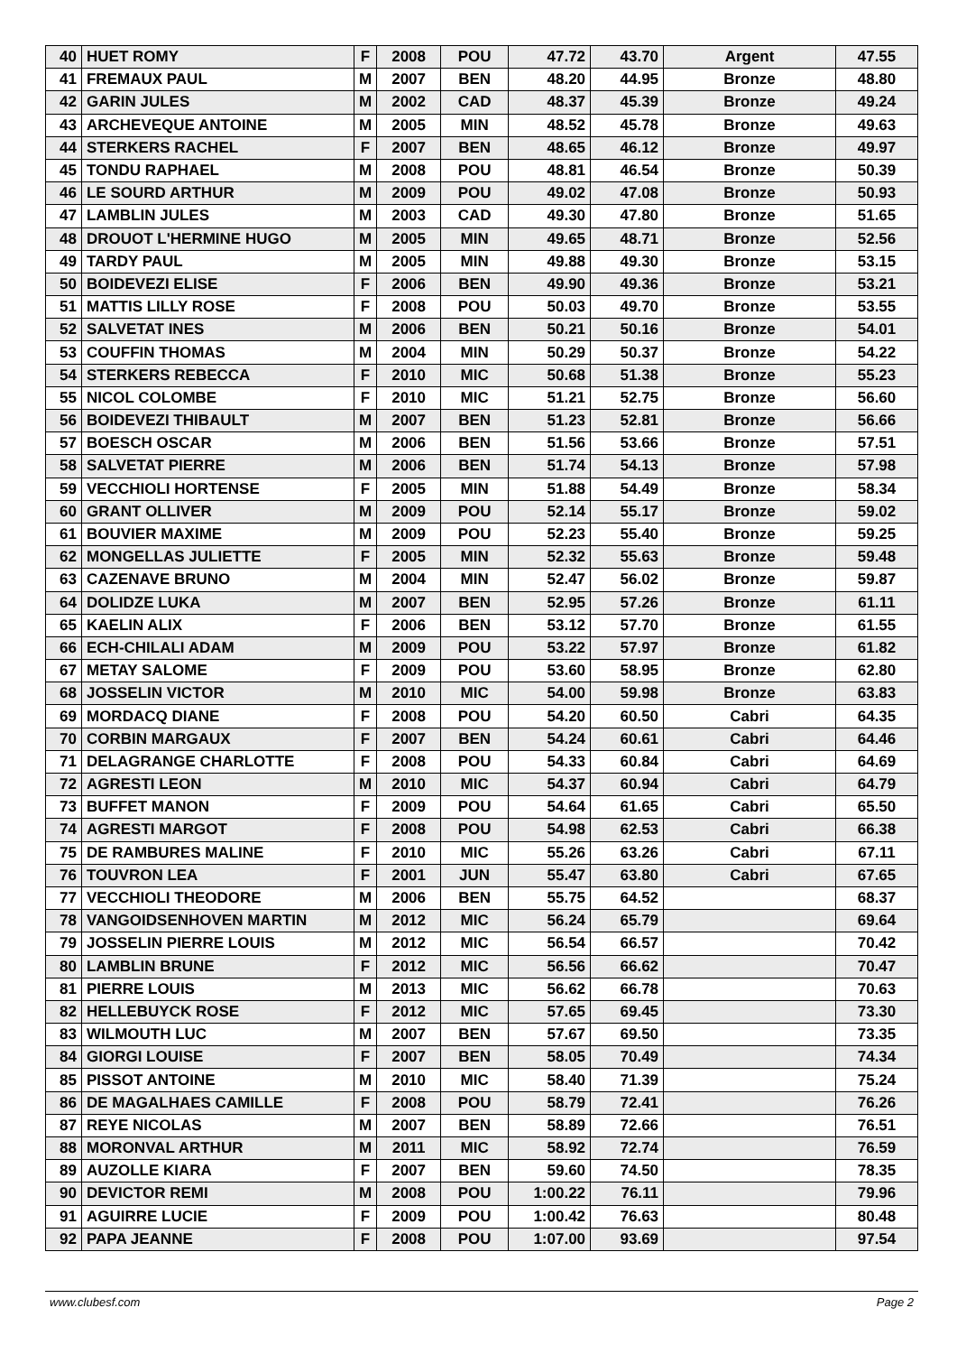| 40 | HUET ROMY | F | 2008 | POU | 47.72 | 43.70 | Argent | 47.55 |
| 41 | FREMAUX PAUL | M | 2007 | BEN | 48.20 | 44.95 | Bronze | 48.80 |
| 42 | GARIN JULES | M | 2002 | CAD | 48.37 | 45.39 | Bronze | 49.24 |
| 43 | ARCHEVEQUE ANTOINE | M | 2005 | MIN | 48.52 | 45.78 | Bronze | 49.63 |
| 44 | STERKERS RACHEL | F | 2007 | BEN | 48.65 | 46.12 | Bronze | 49.97 |
| 45 | TONDU RAPHAEL | M | 2008 | POU | 48.81 | 46.54 | Bronze | 50.39 |
| 46 | LE SOURD ARTHUR | M | 2009 | POU | 49.02 | 47.08 | Bronze | 50.93 |
| 47 | LAMBLIN JULES | M | 2003 | CAD | 49.30 | 47.80 | Bronze | 51.65 |
| 48 | DROUOT L'HERMINE HUGO | M | 2005 | MIN | 49.65 | 48.71 | Bronze | 52.56 |
| 49 | TARDY PAUL | M | 2005 | MIN | 49.88 | 49.30 | Bronze | 53.15 |
| 50 | BOIDEVEZI ELISE | F | 2006 | BEN | 49.90 | 49.36 | Bronze | 53.21 |
| 51 | MATTIS LILLY ROSE | F | 2008 | POU | 50.03 | 49.70 | Bronze | 53.55 |
| 52 | SALVETAT INES | M | 2006 | BEN | 50.21 | 50.16 | Bronze | 54.01 |
| 53 | COUFFIN THOMAS | M | 2004 | MIN | 50.29 | 50.37 | Bronze | 54.22 |
| 54 | STERKERS REBECCA | F | 2010 | MIC | 50.68 | 51.38 | Bronze | 55.23 |
| 55 | NICOL COLOMBE | F | 2010 | MIC | 51.21 | 52.75 | Bronze | 56.60 |
| 56 | BOIDEVEZI THIBAULT | M | 2007 | BEN | 51.23 | 52.81 | Bronze | 56.66 |
| 57 | BOESCH OSCAR | M | 2006 | BEN | 51.56 | 53.66 | Bronze | 57.51 |
| 58 | SALVETAT PIERRE | M | 2006 | BEN | 51.74 | 54.13 | Bronze | 57.98 |
| 59 | VECCHIOLI HORTENSE | F | 2005 | MIN | 51.88 | 54.49 | Bronze | 58.34 |
| 60 | GRANT OLLIVER | M | 2009 | POU | 52.14 | 55.17 | Bronze | 59.02 |
| 61 | BOUVIER MAXIME | M | 2009 | POU | 52.23 | 55.40 | Bronze | 59.25 |
| 62 | MONGELLAS JULIETTE | F | 2005 | MIN | 52.32 | 55.63 | Bronze | 59.48 |
| 63 | CAZENAVE BRUNO | M | 2004 | MIN | 52.47 | 56.02 | Bronze | 59.87 |
| 64 | DOLIDZE LUKA | M | 2007 | BEN | 52.95 | 57.26 | Bronze | 61.11 |
| 65 | KAELIN ALIX | F | 2006 | BEN | 53.12 | 57.70 | Bronze | 61.55 |
| 66 | ECH-CHILALI ADAM | M | 2009 | POU | 53.22 | 57.97 | Bronze | 61.82 |
| 67 | METAY SALOME | F | 2009 | POU | 53.60 | 58.95 | Bronze | 62.80 |
| 68 | JOSSELIN VICTOR | M | 2010 | MIC | 54.00 | 59.98 | Bronze | 63.83 |
| 69 | MORDACQ DIANE | F | 2008 | POU | 54.20 | 60.50 | Cabri | 64.35 |
| 70 | CORBIN MARGAUX | F | 2007 | BEN | 54.24 | 60.61 | Cabri | 64.46 |
| 71 | DELAGRANGE CHARLOTTE | F | 2008 | POU | 54.33 | 60.84 | Cabri | 64.69 |
| 72 | AGRESTI LEON | M | 2010 | MIC | 54.37 | 60.94 | Cabri | 64.79 |
| 73 | BUFFET MANON | F | 2009 | POU | 54.64 | 61.65 | Cabri | 65.50 |
| 74 | AGRESTI MARGOT | F | 2008 | POU | 54.98 | 62.53 | Cabri | 66.38 |
| 75 | DE RAMBURES MALINE | F | 2010 | MIC | 55.26 | 63.26 | Cabri | 67.11 |
| 76 | TOUVRON LEA | F | 2001 | JUN | 55.47 | 63.80 | Cabri | 67.65 |
| 77 | VECCHIOLI THEODORE | M | 2006 | BEN | 55.75 | 64.52 | | 68.37 |
| 78 | VANGOIDSENHOVEN MARTIN | M | 2012 | MIC | 56.24 | 65.79 | | 69.64 |
| 79 | JOSSELIN PIERRE LOUIS | M | 2012 | MIC | 56.54 | 66.57 | | 70.42 |
| 80 | LAMBLIN BRUNE | F | 2012 | MIC | 56.56 | 66.62 | | 70.47 |
| 81 | PIERRE LOUIS | M | 2013 | MIC | 56.62 | 66.78 | | 70.63 |
| 82 | HELLEBUYCK ROSE | F | 2012 | MIC | 57.65 | 69.45 | | 73.30 |
| 83 | WILMOUTH LUC | M | 2007 | BEN | 57.67 | 69.50 | | 73.35 |
| 84 | GIORGI LOUISE | F | 2007 | BEN | 58.05 | 70.49 | | 74.34 |
| 85 | PISSOT ANTOINE | M | 2010 | MIC | 58.40 | 71.39 | | 75.24 |
| 86 | DE MAGALHAES CAMILLE | F | 2008 | POU | 58.79 | 72.41 | | 76.26 |
| 87 | REYE NICOLAS | M | 2007 | BEN | 58.89 | 72.66 | | 76.51 |
| 88 | MORONVAL ARTHUR | M | 2011 | MIC | 58.92 | 72.74 | | 76.59 |
| 89 | AUZOLLE KIARA | F | 2007 | BEN | 59.60 | 74.50 | | 78.35 |
| 90 | DEVICTOR REMI | M | 2008 | POU | 1:00.22 | 76.11 | | 79.96 |
| 91 | AGUIRRE LUCIE | F | 2009 | POU | 1:00.42 | 76.63 | | 80.48 |
| 92 | PAPA JEANNE | F | 2008 | POU | 1:07.00 | 93.69 | | 97.54 |
www.clubesf.com Page 2